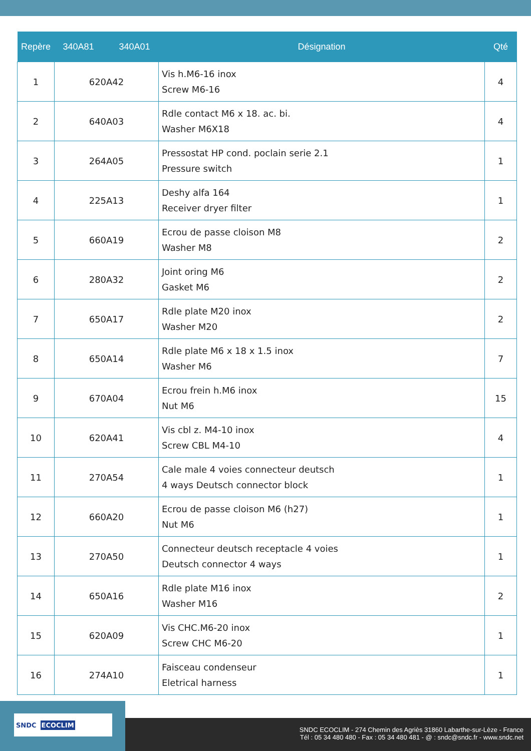| Repère | 340A81 340A01 | Désignation | Qté |
| --- | --- | --- | --- |
| 1 | 620A42 | Vis h.M6-16 inox Screw M6-16 | 4 |
| 2 | 640A03 | Rdle contact M6 x 18. ac. bi. Washer M6X18 | 4 |
| 3 | 264A05 | Pressostat HP cond. poclain serie 2.1 Pressure switch | 1 |
| 4 | 225A13 | Deshy alfa 164 Receiver dryer filter | 1 |
| 5 | 660A19 | Ecrou de passe cloison M8 Washer M8 | 2 |
| 6 | 280A32 | Joint oring M6 Gasket M6 | 2 |
| 7 | 650A17 | Rdle plate M20 inox Washer M20 | 2 |
| 8 | 650A14 | Rdle plate M6 x 18 x 1.5 inox Washer M6 | 7 |
| 9 | 670A04 | Ecrou frein h.M6 inox Nut M6 | 15 |
| 10 | 620A41 | Vis cbl z. M4-10 inox Screw CBL M4-10 | 4 |
| 11 | 270A54 | Cale male 4 voies connecteur deutsch 4 ways Deutsch connector block | 1 |
| 12 | 660A20 | Ecrou de passe cloison M6 (h27) Nut M6 | 1 |
| 13 | 270A50 | Connecteur deutsch receptacle 4 voies Deutsch connector 4 ways | 1 |
| 14 | 650A16 | Rdle plate M16 inox Washer M16 | 2 |
| 15 | 620A09 | Vis CHC.M6-20 inox Screw CHC M6-20 | 1 |
| 16 | 274A10 | Faisceau condenseur Eletrical harness | 1 |
SNDC ECOCLIM
SNDC ECOCLIM - 274 Chemin des Agriès 31860 Labarthe-sur-Lèze - France
Tél : 05 34 480 480 - Fax : 05 34 480 481 - @ : sndc@sndc.fr - www.sndc.net